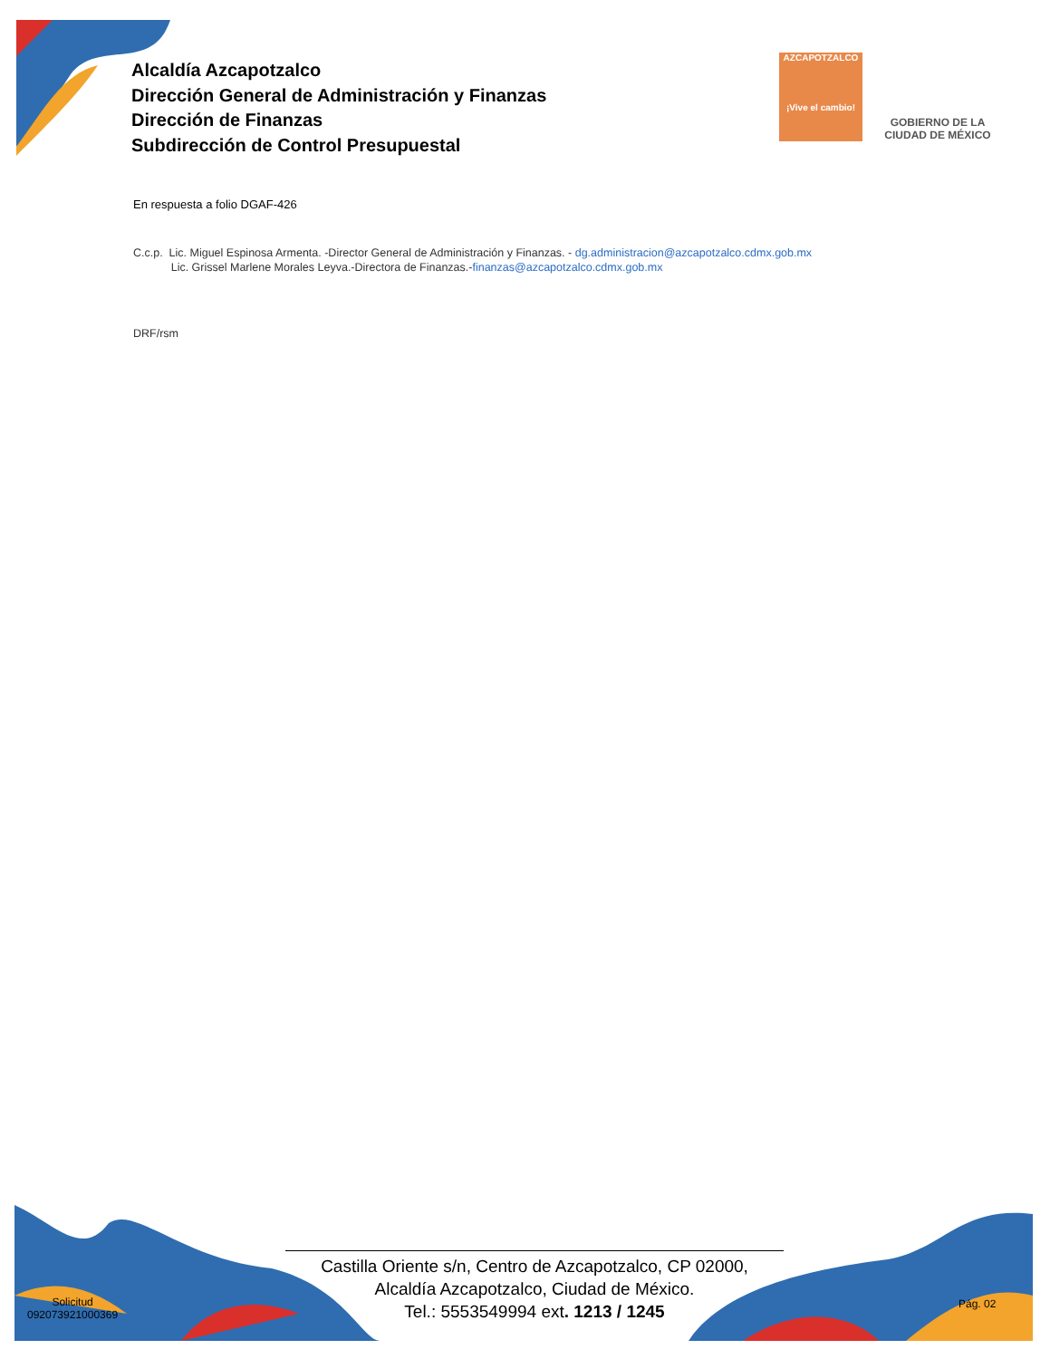Alcaldía Azcapotzalco
Dirección General de Administración y Finanzas
Dirección de Finanzas
Subdirección de Control Presupuestal
AZCAPOTZALCO
¡Vive el cambio!
GOBIERNO DE LA
CIUDAD DE MÉXICO
En respuesta a folio DGAF-426
C.c.p. Lic. Miguel Espinosa Armenta. -Director General de Administración y Finanzas. - dg.administracion@azcapotzalco.cdmx.gob.mx
Lic. Grissel Marlene Morales Leyva.-Directora de Finanzas.-finanzas@azcapotzalco.cdmx.gob.mx
DRF/rsm
Castilla Oriente s/n, Centro de Azcapotzalco, CP 02000,
Alcaldía Azcapotzalco, Ciudad de México.
Tel.: 5553549994 ext. 1213 / 1245
Solicitud
092073921000369
Pág. 02